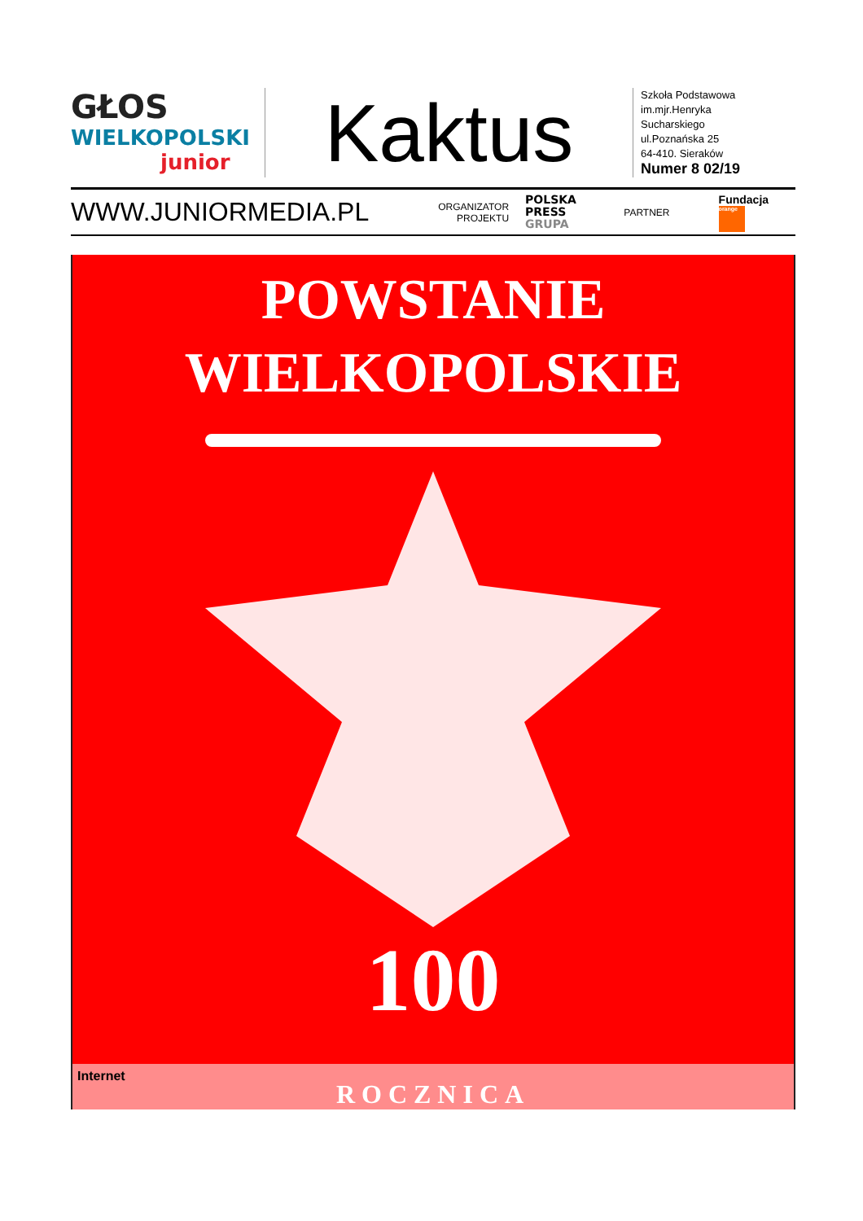GŁOS
WIELKOPOLSKI
junior
Kaktus
Szkoła Podstawowa
im.mjr.Henryka
Sucharskiego
ul.Poznańska 25
64-410. Sieraków
Numer 8 02/19
WWW.JUNIORMEDIA.PL
ORGANIZATOR
PROJEKTU
POLSKA
PRESS
GRUPA
PARTNER
Fundacja orange
POWSTANIE
WIELKOPOLSKIE
100
Internet ROCZNICA